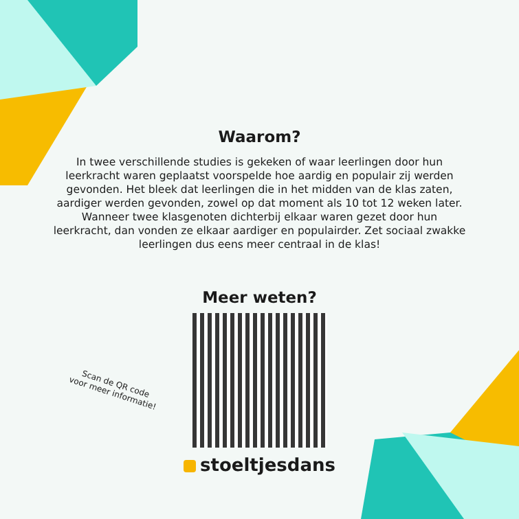Waarom?
In twee verschillende studies is gekeken of waar leerlingen door hun leerkracht waren geplaatst voorspelde hoe aardig en populair zij werden gevonden. Het bleek dat leerlingen die in het midden van de klas zaten, aardiger werden gevonden, zowel op dat moment als 10 tot 12 weken later. Wanneer twee klasgenoten dichterbij elkaar waren gezet door hun leerkracht, dan vonden ze elkaar aardiger en populairder. Zet sociaal zwakke leerlingen dus eens meer centraal in de klas!
Meer weten?
Scan de QR code
voor meer informatie!
stoeltjesdans